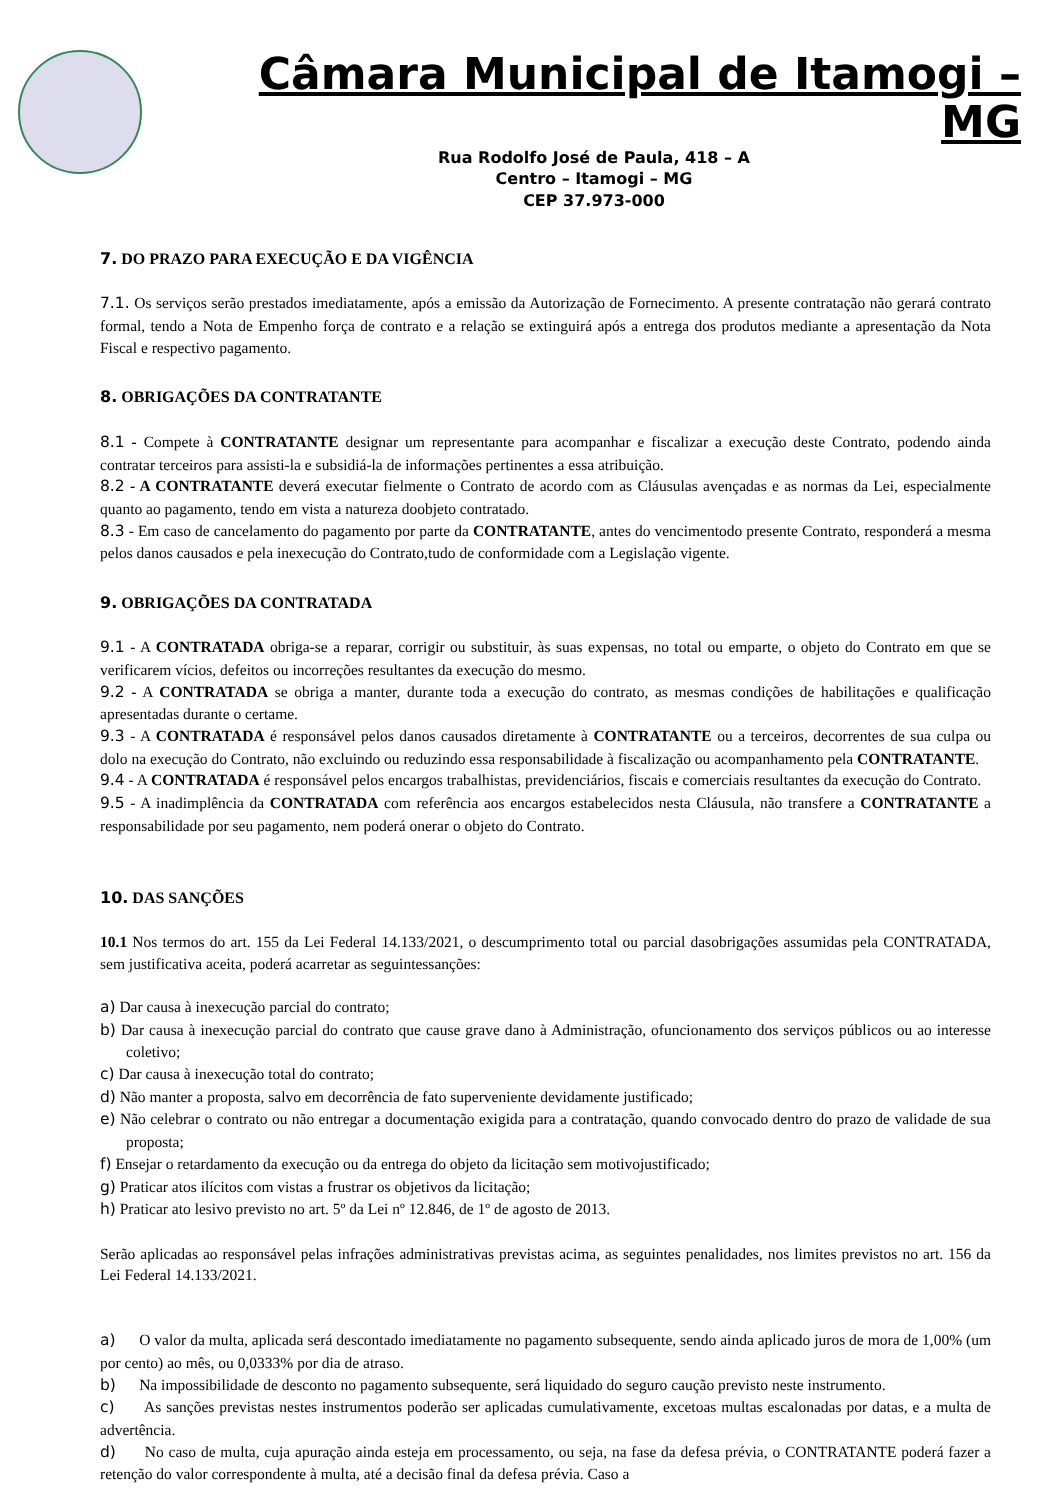Câmara Municipal de Itamogi – MG
Rua Rodolfo José de Paula, 418 – A
Centro – Itamogi – MG
CEP 37.973-000
7. DO PRAZO PARA EXECUÇÃO E DA VIGÊNCIA
7.1. Os serviços serão prestados imediatamente, após a emissão da Autorização de Fornecimento. A presente contratação não gerará contrato formal, tendo a Nota de Empenho força de contrato e a relação se extinguirá após a entrega dos produtos mediante a apresentação da Nota Fiscal e respectivo pagamento.
8. OBRIGAÇÕES DA CONTRATANTE
8.1 - Compete à CONTRATANTE designar um representante para acompanhar e fiscalizar a execução deste Contrato, podendo ainda contratar terceiros para assisti-la e subsidiá-la de informações pertinentes a essa atribuição.
8.2 - A CONTRATANTE deverá executar fielmente o Contrato de acordo com as Cláusulas avençadas e as normas da Lei, especialmente quanto ao pagamento, tendo em vista a natureza doobjeto contratado.
8.3 - Em caso de cancelamento do pagamento por parte da CONTRATANTE, antes do vencimentodo presente Contrato, responderá a mesma pelos danos causados e pela inexecução do Contrato,tudo de conformidade com a Legislação vigente.
9. OBRIGAÇÕES DA CONTRATADA
9.1 - A CONTRATADA obriga-se a reparar, corrigir ou substituir, às suas expensas, no total ou emparte, o objeto do Contrato em que se verificarem vícios, defeitos ou incorreções resultantes da execução do mesmo.
9.2 - A CONTRATADA se obriga a manter, durante toda a execução do contrato, as mesmas condições de habilitações e qualificação apresentadas durante o certame.
9.3 - A CONTRATADA é responsável pelos danos causados diretamente à CONTRATANTE ou a terceiros, decorrentes de sua culpa ou dolo na execução do Contrato, não excluindo ou reduzindo essa responsabilidade à fiscalização ou acompanhamento pela CONTRATANTE.
9.4 - A CONTRATADA é responsável pelos encargos trabalhistas, previdenciários, fiscais e comerciais resultantes da execução do Contrato.
9.5 - A inadimplência da CONTRATADA com referência aos encargos estabelecidos nesta Cláusula, não transfere a CONTRATANTE a responsabilidade por seu pagamento, nem poderá onerar o objeto do Contrato.
10. DAS SANÇÕES
10.1 Nos termos do art. 155 da Lei Federal 14.133/2021, o descumprimento total ou parcial dasobrigações assumidas pela CONTRATADA, sem justificativa aceita, poderá acarretar as seguintessanções:
a) Dar causa à inexecução parcial do contrato;
b) Dar causa à inexecução parcial do contrato que cause grave dano à Administração, ofuncionamento dos serviços públicos ou ao interesse coletivo;
c) Dar causa à inexecução total do contrato;
d) Não manter a proposta, salvo em decorrência de fato superveniente devidamente justificado;
e) Não celebrar o contrato ou não entregar a documentação exigida para a contratação, quando convocado dentro do prazo de validade de sua proposta;
f) Ensejar o retardamento da execução ou da entrega do objeto da licitação sem motivojustificado;
g) Praticar atos ilícitos com vistas a frustrar os objetivos da licitação;
h) Praticar ato lesivo previsto no art. 5º da Lei nº 12.846, de 1º de agosto de 2013.
Serão aplicadas ao responsável pelas infrações administrativas previstas acima, as seguintes penalidades, nos limites previstos no art. 156 da Lei Federal 14.133/2021.
a) O valor da multa, aplicada será descontado imediatamente no pagamento subsequente, sendo ainda aplicado juros de mora de 1,00% (um por cento) ao mês, ou 0,0333% por dia de atraso.
b) Na impossibilidade de desconto no pagamento subsequente, será liquidado do seguro caução previsto neste instrumento.
c) As sanções previstas nestes instrumentos poderão ser aplicadas cumulativamente, excetoas multas escalonadas por datas, e a multa de advertência.
d) No caso de multa, cuja apuração ainda esteja em processamento, ou seja, na fase da defesa prévia, o CONTRATANTE poderá fazer a retenção do valor correspondente à multa, até a decisão final da defesa prévia. Caso a